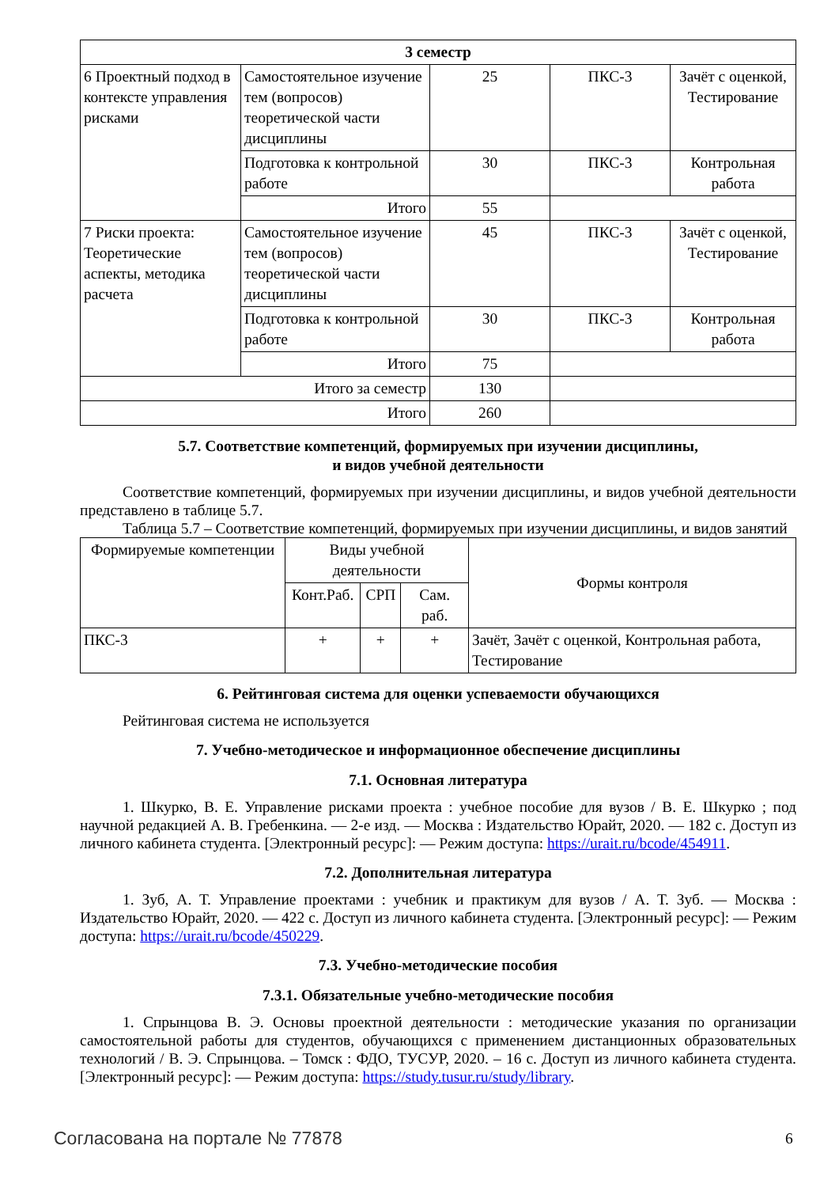| 3 семестр | | | | |
| --- | --- | --- | --- | --- |
| 6 Проектный подход в контексте управления рисками | Самостоятельное изучение тем (вопросов) теоретической части дисциплины | 25 | ПКС-3 | Зачёт с оценкой, Тестирование |
| | Подготовка к контрольной работе | 30 | ПКС-3 | Контрольная работа |
| | Итого | 55 | | |
| 7 Риски проекта: Теоретические аспекты, методика расчета | Самостоятельное изучение тем (вопросов) теоретической части дисциплины | 45 | ПКС-3 | Зачёт с оценкой, Тестирование |
| | Подготовка к контрольной работе | 30 | ПКС-3 | Контрольная работа |
| | Итого | 75 | | |
| Итого за семестр | | 130 | | |
| Итого | | 260 | | |
5.7. Соответствие компетенций, формируемых при изучении дисциплины,
и видов учебной деятельности
Соответствие компетенций, формируемых при изучении дисциплины, и видов учебной деятельности представлено в таблице 5.7.
Таблица 5.7 – Соответствие компетенций, формируемых при изучении дисциплины, и видов занятий
| Формируемые компетенции | Виды учебной деятельности | | | Формы контроля |
| --- | --- | --- | --- | --- |
| | Конт.Раб. | СРП | Сам. раб. | |
| ПКС-3 | + | + | + | Зачёт, Зачёт с оценкой, Контрольная работа, Тестирование |
6. Рейтинговая система для оценки успеваемости обучающихся
Рейтинговая система не используется
7. Учебно-методическое и информационное обеспечение дисциплины
7.1. Основная литература
1. Шкурко, В. Е. Управление рисками проекта : учебное пособие для вузов / В. Е. Шкурко ; под научной редакцией А. В. Гребенкина. — 2-е изд. — Москва : Издательство Юрайт, 2020. — 182 с. Доступ из личного кабинета студента. [Электронный ресурс]: — Режим доступа: https://urait.ru/bcode/454911.
7.2. Дополнительная литература
1. Зуб, А. Т. Управление проектами : учебник и практикум для вузов / А. Т. Зуб. — Москва : Издательство Юрайт, 2020. — 422 с. Доступ из личного кабинета студента. [Электронный ресурс]: — Режим доступа: https://urait.ru/bcode/450229.
7.3. Учебно-методические пособия
7.3.1. Обязательные учебно-методические пособия
1. Спрынцова В. Э. Основы проектной деятельности : методические указания по организации самостоятельной работы для студентов, обучающихся с применением дистанционных образовательных технологий / В. Э. Спрынцова. – Томск : ФДО, ТУСУР, 2020. – 16 с. Доступ из личного кабинета студента. [Электронный ресурс]: — Режим доступа: https://study.tusur.ru/study/library.
Согласована на портале № 77878 6